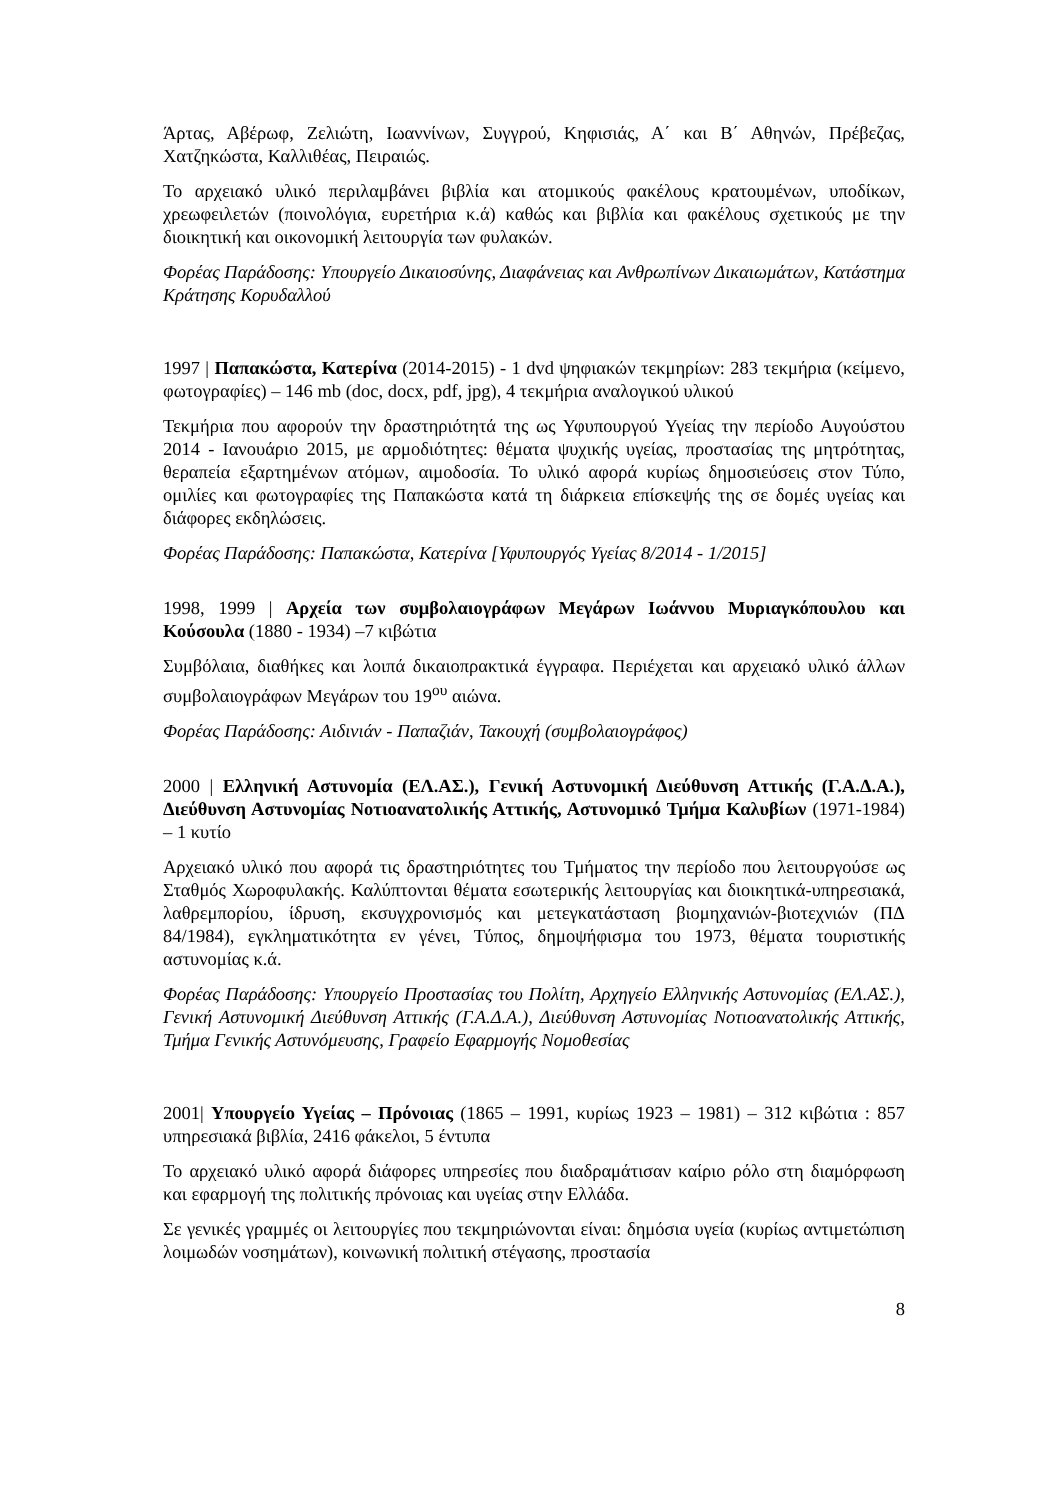Άρτας, Αβέρωφ, Ζελιώτη, Ιωαννίνων, Συγγρού, Κηφισιάς, Α΄ και Β΄ Αθηνών, Πρέβεζας, Χατζηκώστα, Καλλιθέας, Πειραιώς.
Το αρχειακό υλικό περιλαμβάνει βιβλία και ατομικούς φακέλους κρατουμένων, υποδίκων, χρεωφειλετών (ποινολόγια, ευρετήρια κ.ά) καθώς και βιβλία και φακέλους σχετικούς με την διοικητική και οικονομική λειτουργία των φυλακών.
Φορέας Παράδοσης: Υπουργείο Δικαιοσύνης, Διαφάνειας και Ανθρωπίνων Δικαιωμάτων, Κατάστημα Κράτησης Κορυδαλλού
1997 | Παπακώστα, Κατερίνα (2014-2015) - 1 dvd ψηφιακών τεκμηρίων: 283 τεκμήρια (κείμενο, φωτογραφίες) – 146 mb (doc, docx, pdf, jpg), 4 τεκμήρια αναλογικού υλικού
Τεκμήρια που αφορούν την δραστηριότητά της ως Υφυπουργού Υγείας την περίοδο Αυγούστου 2014 - Ιανουάριο 2015, με αρμοδιότητες: θέματα ψυχικής υγείας, προστασίας της μητρότητας, θεραπεία εξαρτημένων ατόμων, αιμοδοσία. Το υλικό αφορά κυρίως δημοσιεύσεις στον Τύπο, ομιλίες και φωτογραφίες της Παπακώστα κατά τη διάρκεια επίσκεψής της σε δομές υγείας και διάφορες εκδηλώσεις.
Φορέας Παράδοσης: Παπακώστα, Κατερίνα [Υφυπουργός Υγείας 8/2014 - 1/2015]
1998, 1999 | Αρχεία των συμβολαιογράφων Μεγάρων Ιωάννου Μυριαγκόπουλου και Κούσουλα (1880 - 1934) –7 κιβώτια
Συμβόλαια, διαθήκες και λοιπά δικαιοπρακτικά έγγραφα. Περιέχεται και αρχειακό υλικό άλλων συμβολαιογράφων Μεγάρων του 19<sup>ου</sup> αιώνα.
Φορέας Παράδοσης: Αιδινιάν - Παπαζιάν, Τακουχή (συμβολαιογράφος)
2000 | Ελληνική Αστυνομία (ΕΛ.ΑΣ.), Γενική Αστυνομική Διεύθυνση Αττικής (Γ.Α.Δ.Α.), Διεύθυνση Αστυνομίας Νοτιοανατολικής Αττικής, Αστυνομικό Τμήμα Καλυβίων (1971-1984) – 1 κυτίο
Αρχειακό υλικό που αφορά τις δραστηριότητες του Τμήματος την περίοδο που λειτουργούσε ως Σταθμός Χωροφυλακής. Καλύπτονται θέματα εσωτερικής λειτουργίας και διοικητικά-υπηρεσιακά, λαθρεμπορίου, ίδρυση, εκσυγχρονισμός και μετεγκατάσταση βιομηχανιών-βιοτεχνιών (ΠΔ 84/1984), εγκληματικότητα εν γένει, Τύπος, δημοψήφισμα του 1973, θέματα τουριστικής αστυνομίας κ.ά.
Φορέας Παράδοσης: Υπουργείο Προστασίας του Πολίτη, Αρχηγείο Ελληνικής Αστυνομίας (ΕΛ.ΑΣ.), Γενική Αστυνομική Διεύθυνση Αττικής (Γ.Α.Δ.Α.), Διεύθυνση Αστυνομίας Νοτιοανατολικής Αττικής, Τμήμα Γενικής Αστυνόμευσης, Γραφείο Εφαρμογής Νομοθεσίας
2001| Υπουργείο Υγείας – Πρόνοιας (1865 – 1991, κυρίως 1923 – 1981) – 312 κιβώτια : 857 υπηρεσιακά βιβλία, 2416 φάκελοι, 5 έντυπα
Το αρχειακό υλικό αφορά διάφορες υπηρεσίες που διαδραμάτισαν καίριο ρόλο στη διαμόρφωση και εφαρμογή της πολιτικής πρόνοιας και υγείας στην Ελλάδα.
Σε γενικές γραμμές οι λειτουργίες που τεκμηριώνονται είναι: δημόσια υγεία (κυρίως αντιμετώπιση λοιμωδών νοσημάτων), κοινωνική πολιτική στέγασης, προστασία
8